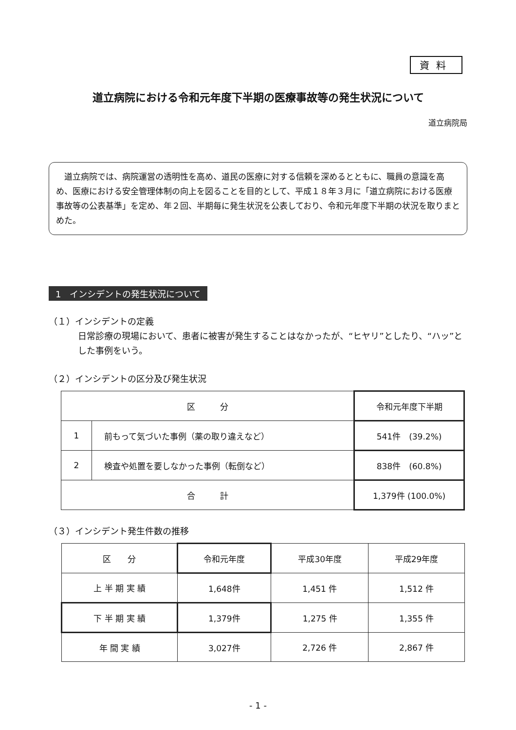資料
道立病院における令和元年度下半期の医療事故等の発生状況について
道立病院局
　道立病院では、病院運営の透明性を高め、道民の医療に対する信頼を深めるとともに、職員の意識を高め、医療における安全管理体制の向上を図ることを目的として、平成１８年３月に「道立病院における医療事故等の公表基準」を定め、年２回、半期毎に発生状況を公表しており、令和元年度下半期の状況を取りまとめた。
1　インシデントの発生状況について
（１）インシデントの定義
日常診療の現場において、患者に被害が発生することはなかったが、“ヒヤリ”としたり、“ハッ”とした事例をいう。
（２）インシデントの区分及び発生状況
| 区 分 | | 令和元年度下半期 |
| --- | --- | --- |
| 1 | 前もって気づいた事例（薬の取り違えなど） | 541件 (39.2%) |
| 2 | 検査や処置を要しなかった事例（転倒など） | 838件 (60.8%) |
| 合 計 | | 1,379件 (100.0%) |
（３）インシデント発生件数の推移
| 区 分 | 令和元年度 | 平成30年度 | 平成29年度 |
| --- | --- | --- | --- |
| 上 半 期 実 績 | 1,648件 | 1,451 件 | 1,512 件 |
| 下 半 期 実 績 | 1,379件 | 1,275 件 | 1,355 件 |
| 年 間 実 績 | 3,027件 | 2,726 件 | 2,867 件 |
- 1 -